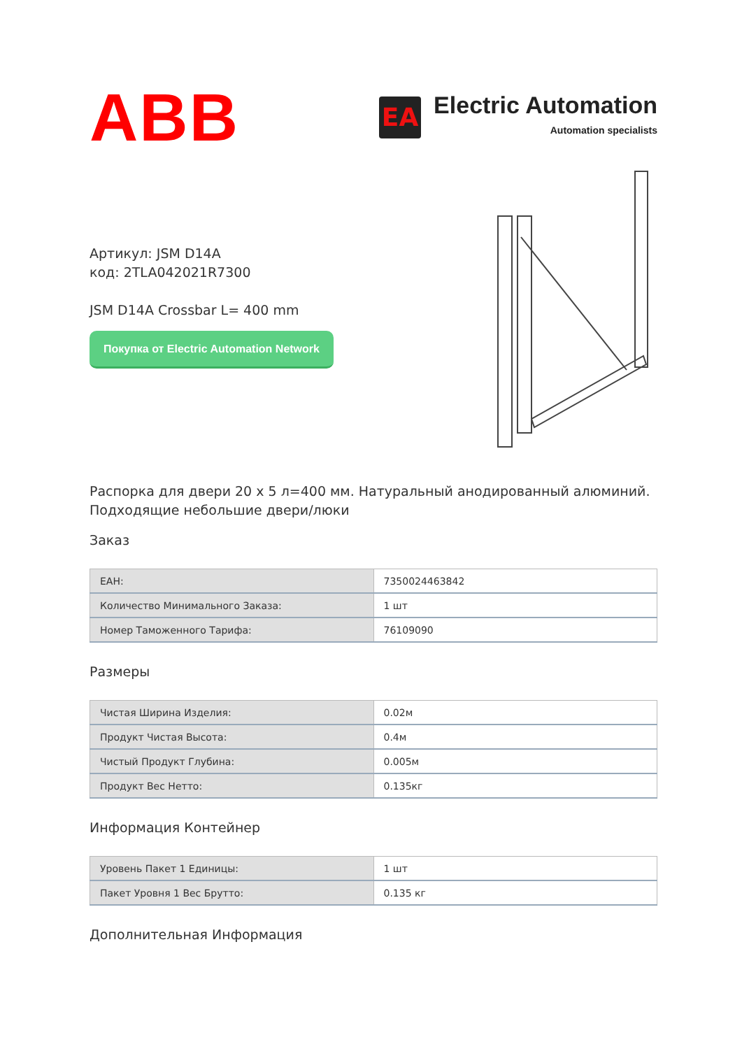ABB
EA
Electric Automation
Automation specialists
Артикул: JSM D14A
код: 2TLA042021R7300
JSM D14A Crossbar L= 400 mm
Покупка от Electric Automation Network
Распорка для двери 20 x 5 л=400 мм. Натуральный анодированный алюминий. Подходящие небольшие двери/люки
Заказ
| EAH: | 7350024463842 |
| Количество Минимального Заказа: | 1 шт |
| Номер Таможенного Тарифа: | 76109090 |
Размеры
| Чистая Ширина Изделия: | 0.02м |
| Продукт Чистая Высота: | 0.4м |
| Чистый Продукт Глубина: | 0.005м |
| Продукт Вес Нетто: | 0.135кг |
Информация Контейнер
| Уровень Пакет 1 Единицы: | 1 шт |
| Пакет Уровня 1 Вес Брутто: | 0.135 кг |
Дополнительная Информация